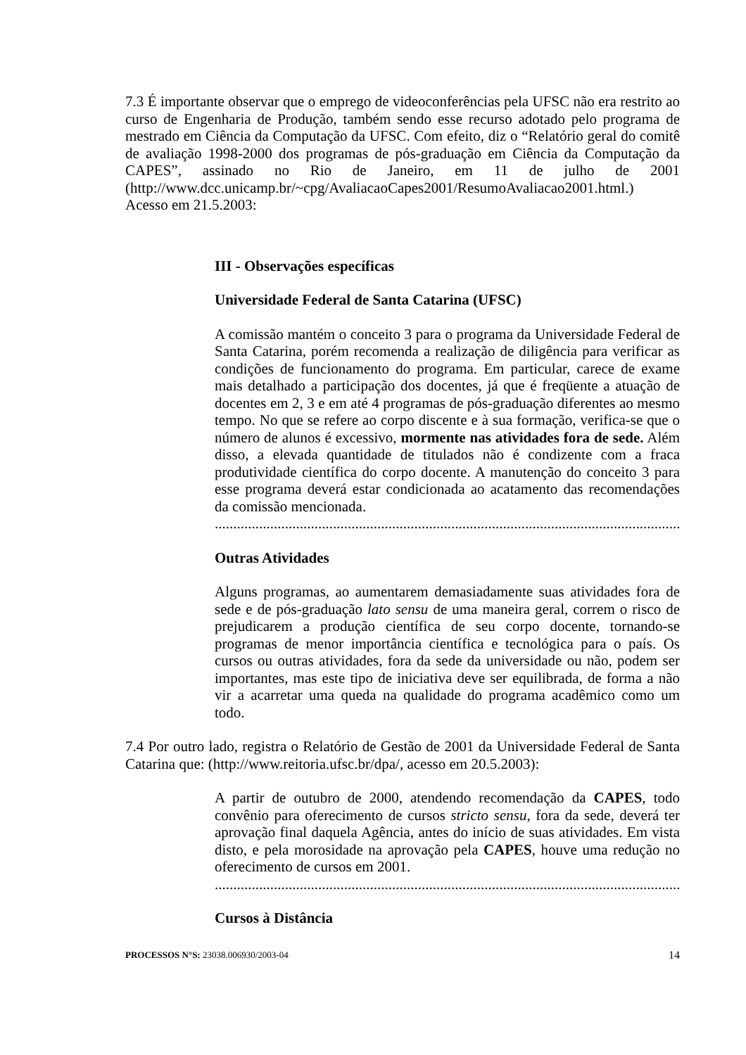7.3 É importante observar que o emprego de videoconferências pela UFSC não era restrito ao curso de Engenharia de Produção, também sendo esse recurso adotado pelo programa de mestrado em Ciência da Computação da UFSC. Com efeito, diz o “Relatório geral do comitê de avaliação 1998-2000 dos programas de pós-graduação em Ciência da Computação da CAPES”, assinado no Rio de Janeiro, em 11 de julho de 2001 (http://www.dcc.unicamp.br/~cpg/AvaliacaoCapes2001/ResumoAvaliacao2001.html.)
Acesso em 21.5.2003:
III - Observações específicas
Universidade Federal de Santa Catarina (UFSC)
A comissão mantém o conceito 3 para o programa da Universidade Federal de Santa Catarina, porém recomenda a realização de diligência para verificar as condições de funcionamento do programa. Em particular, carece de exame mais detalhado a participação dos docentes, já que é freqüente a atuação de docentes em 2, 3 e em até 4 programas de pós-graduação diferentes ao mesmo tempo. No que se refere ao corpo discente e à sua formação, verifica-se que o número de alunos é excessivo, mormente nas atividades fora de sede. Além disso, a elevada quantidade de titulados não é condizente com a fraca produtividade científica do corpo docente. A manutenção do conceito 3 para esse programa deverá estar condicionada ao acatamento das recomendações da comissão mencionada.
..................................................................................................................................
Outras Atividades
Alguns programas, ao aumentarem demasiadamente suas atividades fora de sede e de pós-graduação lato sensu de uma maneira geral, correm o risco de prejudicarem a produção científica de seu corpo docente, tornando-se programas de menor importância científica e tecnológica para o país. Os cursos ou outras atividades, fora da sede da universidade ou não, podem ser importantes, mas este tipo de iniciativa deve ser equilibrada, de forma a não vir a acarretar uma queda na qualidade do programa acadêmico como um todo.
7.4 Por outro lado, registra o Relatório de Gestão de 2001 da Universidade Federal de Santa Catarina que: (http://www.reitoria.ufsc.br/dpa/, acesso em 20.5.2003):
A partir de outubro de 2000, atendendo recomendação da CAPES, todo convênio para oferecimento de cursos stricto sensu, fora da sede, deverá ter aprovação final daquela Agência, antes do início de suas atividades. Em vista disto, e pela morosidade na aprovação pela CAPES, houve uma redução no oferecimento de cursos em 2001.
..................................................................................................................................
Cursos à Distância
PROCESSOS N°S: 23038.006930/2003-04 14